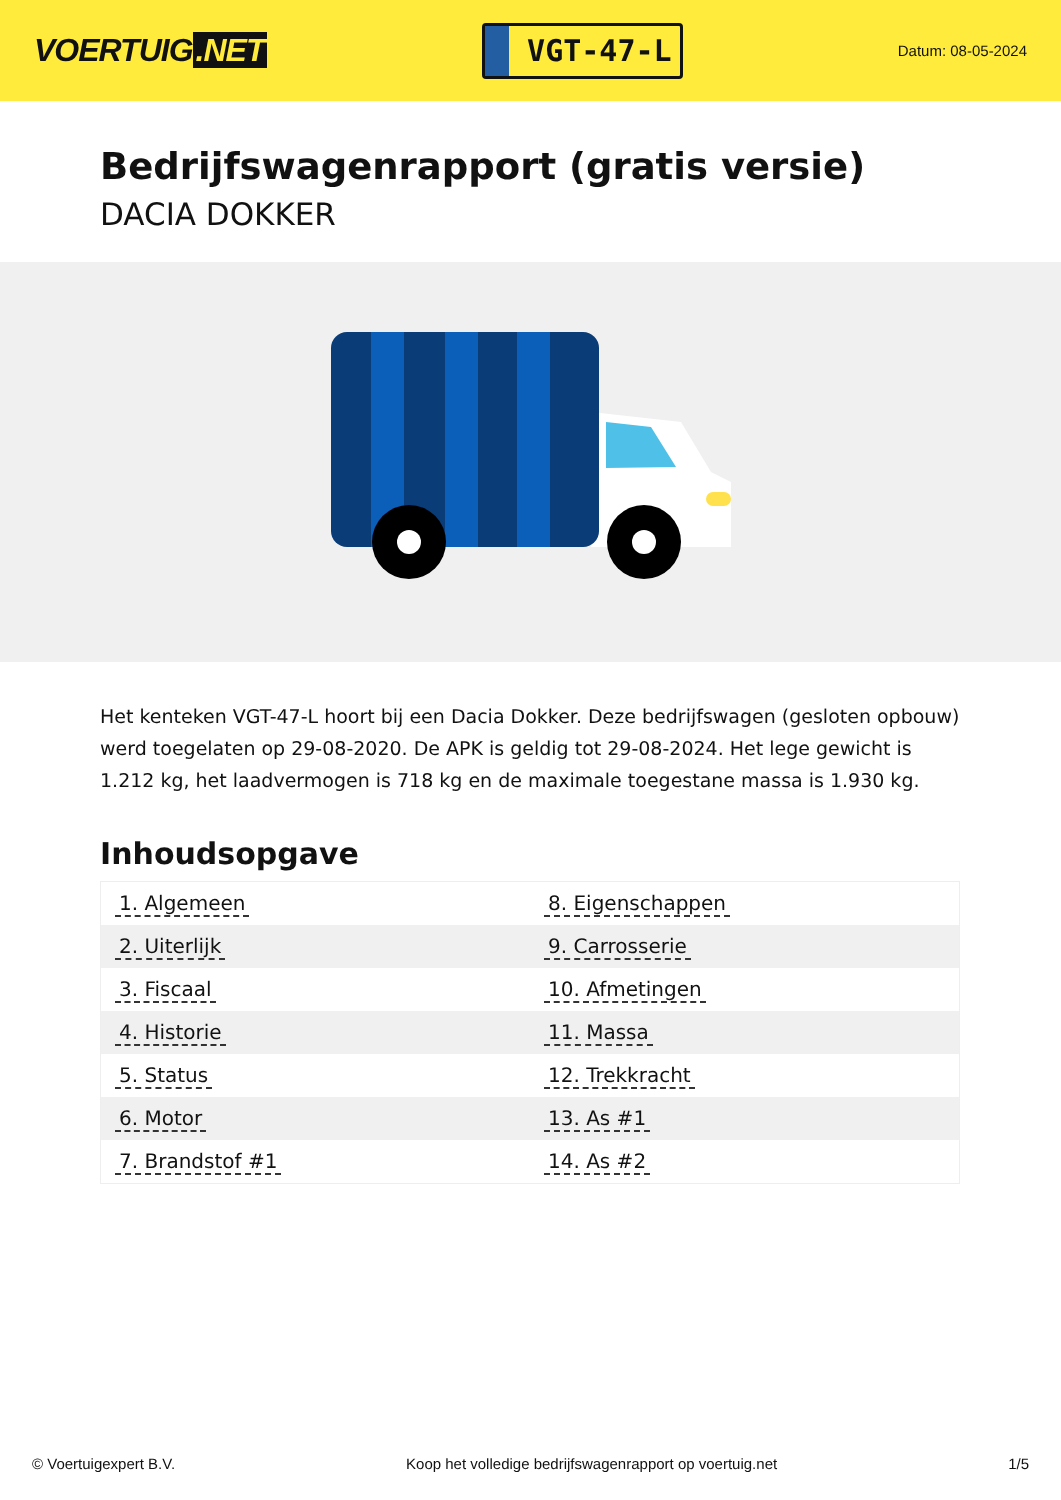VOERTUIG.NET
VGT-47-L
Datum: 08-05-2024
Bedrijfswagenrapport (gratis versie)
DACIA DOKKER
Het kenteken VGT-47-L hoort bij een Dacia Dokker. Deze bedrijfswagen (gesloten opbouw) werd toegelaten op 29-08-2020. De APK is geldig tot 29-08-2024. Het lege gewicht is 1.212 kg, het laadvermogen is 718 kg en de maximale toegestane massa is 1.930 kg.
Inhoudsopgave
| 1. Algemeen | 8. Eigenschappen |
| 2. Uiterlijk | 9. Carrosserie |
| 3. Fiscaal | 10. Afmetingen |
| 4. Historie | 11. Massa |
| 5. Status | 12. Trekkracht |
| 6. Motor | 13. As #1 |
| 7. Brandstof #1 | 14. As #2 |
© Voertuigexpert B.V. Koop het volledige bedrijfswagenrapport op voertuig.net
1/5